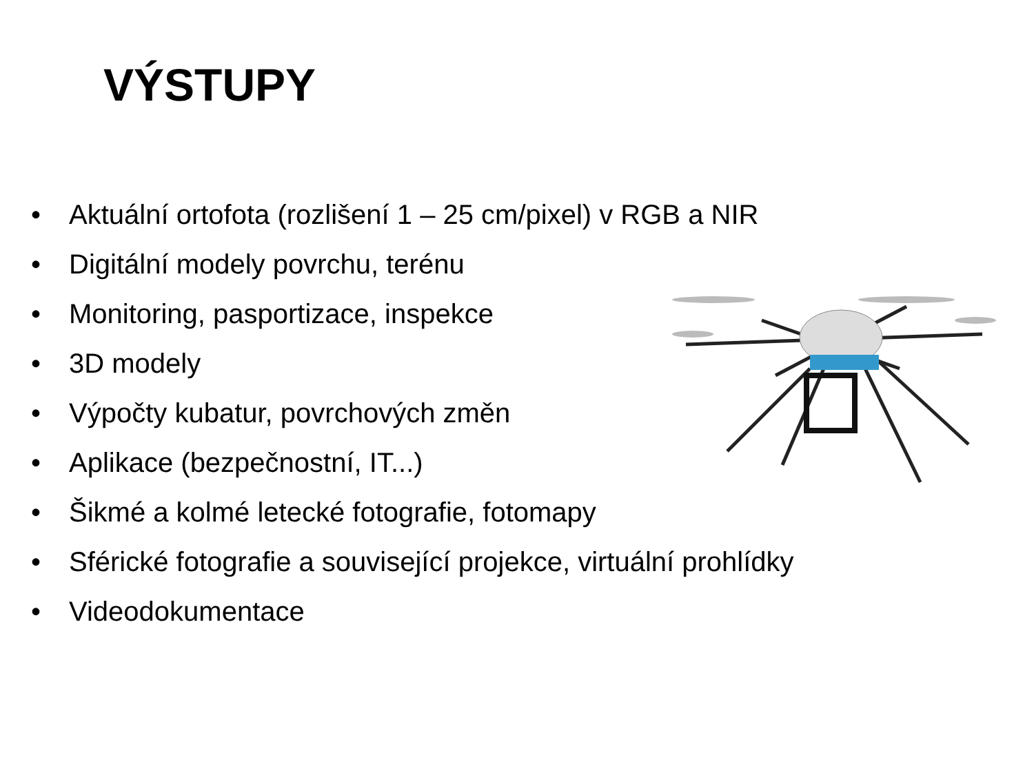VÝSTUPY
• Aktuální ortofota (rozlišení 1 – 25 cm/pixel) v RGB a NIR
• Digitální modely povrchu, terénu
• Monitoring, pasportizace, inspekce
• 3D modely
• Výpočty kubatur, povrchových změn
• Aplikace (bezpečnostní, IT...)
• Šikmé a kolmé letecké fotografie, fotomapy
• Sférické fotografie a související projekce, virtuální prohlídky
• Videodokumentace